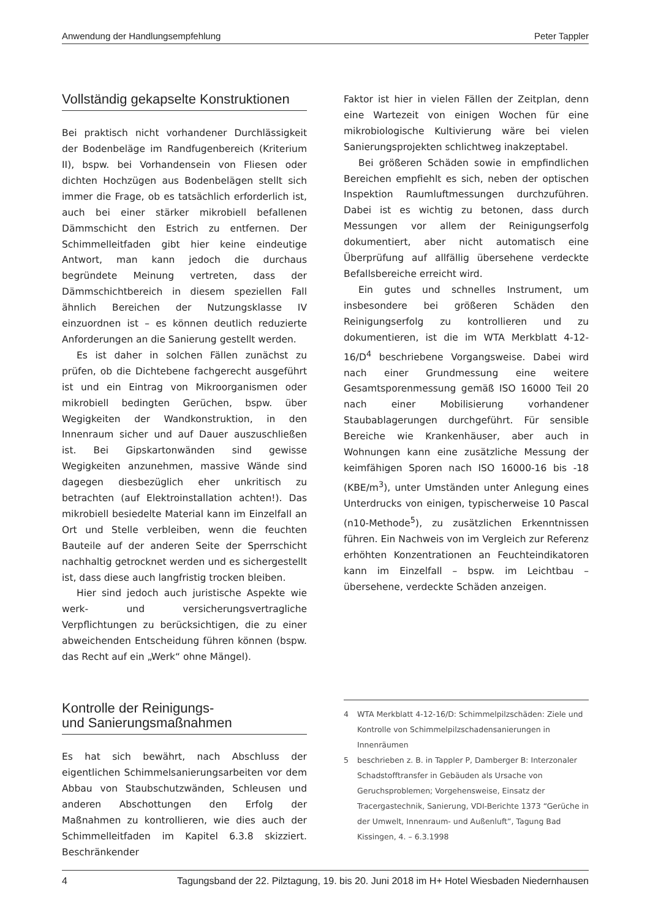Anwendung der Handlungsempfehlung Peter Tappler
Vollständig gekapselte Konstruktionen
Bei praktisch nicht vorhandener Durchlässigkeit der Bodenbeläge im Randfugenbereich (Kriterium II), bspw. bei Vorhandensein von Fliesen oder dichten Hochzügen aus Bodenbelägen stellt sich immer die Frage, ob es tatsächlich erforderlich ist, auch bei einer stärker mikrobiell befallenen Dämmschicht den Estrich zu entfernen. Der Schimmelleitfaden gibt hier keine eindeutige Antwort, man kann jedoch die durchaus begründete Meinung vertreten, dass der Dämmschichtbereich in diesem speziellen Fall ähnlich Bereichen der Nutzungsklasse IV einzuordnen ist – es können deutlich reduzierte Anforderungen an die Sanierung gestellt werden.
Es ist daher in solchen Fällen zunächst zu prüfen, ob die Dichtebene fachgerecht ausgeführt ist und ein Eintrag von Mikroorganismen oder mikrobiell bedingten Gerüchen, bspw. über Wegigkeiten der Wandkonstruktion, in den Innenraum sicher und auf Dauer auszuschließen ist. Bei Gipskartonwänden sind gewisse Wegigkeiten anzunehmen, massive Wände sind dagegen diesbezüglich eher unkritisch zu betrachten (auf Elektroinstallation achten!). Das mikrobiell besiedelte Material kann im Einzelfall an Ort und Stelle verbleiben, wenn die feuchten Bauteile auf der anderen Seite der Sperrschicht nachhaltig getrocknet werden und es sichergestellt ist, dass diese auch langfristig trocken bleiben.
Hier sind jedoch auch juristische Aspekte wie werk- und versicherungsvertragliche Verpflichtungen zu berücksichtigen, die zu einer abweichenden Entscheidung führen können (bspw. das Recht auf ein „Werk“ ohne Mängel).
Kontrolle der Reinigungs-
und Sanierungsmaßnahmen
Es hat sich bewährt, nach Abschluss der eigentlichen Schimmelsanierungsarbeiten vor dem Abbau von Staubschutzwänden, Schleusen und anderen Abschottungen den Erfolg der Maßnahmen zu kontrollieren, wie dies auch der Schimmelleitfaden im Kapitel 6.3.8 skizziert. Beschränkender
Faktor ist hier in vielen Fällen der Zeitplan, denn eine Wartezeit von einigen Wochen für eine mikrobiologische Kultivierung wäre bei vielen Sanierungsprojekten schlichtweg inakzeptabel.
Bei größeren Schäden sowie in empfindlichen Bereichen empfiehlt es sich, neben der optischen Inspektion Raumluftmessungen durchzuführen. Dabei ist es wichtig zu betonen, dass durch Messungen vor allem der Reinigungserfolg dokumentiert, aber nicht automatisch eine Überprüfung auf allfällig übersehene verdeckte Befallsbereiche erreicht wird.
Ein gutes und schnelles Instrument, um insbesondere bei größeren Schäden den Reinigungserfolg zu kontrollieren und zu dokumentieren, ist die im WTA Merkblatt 4-12-16/D<sup>4</sup> beschriebene Vorgangsweise. Dabei wird nach einer Grundmessung eine weitere Gesamtsporenmessung gemäß ISO 16000 Teil 20 nach einer Mobilisierung vorhandener Staubablagerungen durchgeführt. Für sensible Bereiche wie Krankenhäuser, aber auch in Wohnungen kann eine zusätzliche Messung der keimfähigen Sporen nach ISO 16000-16 bis -18 (KBE/m<sup>3</sup>), unter Umständen unter Anlegung eines Unterdrucks von einigen, typischerweise 10 Pascal (n10-Methode<sup>5</sup>), zu zusätzlichen Erkenntnissen führen. Ein Nachweis von im Vergleich zur Referenz erhöhten Konzentrationen an Feuchteindikatoren kann im Einzelfall – bspw. im Leichtbau – übersehene, verdeckte Schäden anzeigen.
4 WTA Merkblatt 4-12-16/D: Schimmelpilzschäden: Ziele und Kontrolle von Schimmelpilzschadensanierungen in Innenräumen
5 beschrieben z. B. in Tappler P, Damberger B: Interzonaler Schadstofftransfer in Gebäuden als Ursache von Geruchsproblemen; Vorgehensweise, Einsatz der Tracergastechnik, Sanierung, VDI-Berichte 1373 “Gerüche in der Umwelt, Innenraum- und Außenluft”, Tagung Bad Kissingen, 4. – 6.3.1998
4 Tagungsband der 22. Pilztagung, 19. bis 20. Juni 2018 im H+ Hotel Wiesbaden Niedernhausen